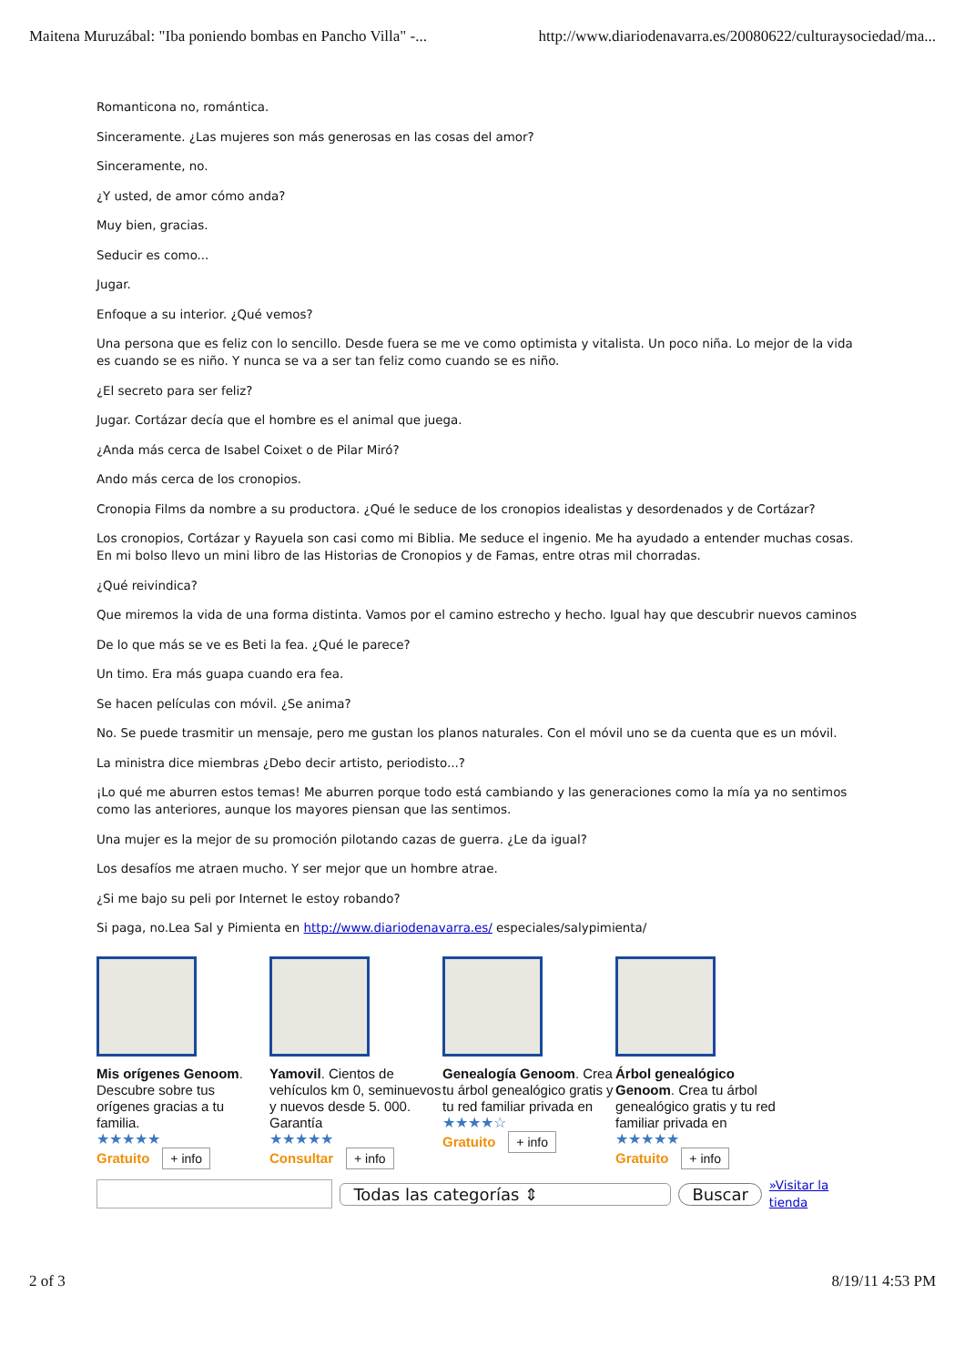Maitena Muruzábal: "Iba poniendo bombas en Pancho Villa" -... http://www.diariodenavarra.es/20080622/culturaysociedad/ma...
Romanticona no, romántica.
Sinceramente. ¿Las mujeres son más generosas en las cosas del amor?
Sinceramente, no.
¿Y usted, de amor cómo anda?
Muy bien, gracias.
Seducir es como...
Jugar.
Enfoque a su interior. ¿Qué vemos?
Una persona que es feliz con lo sencillo. Desde fuera se me ve como optimista y vitalista. Un poco niña. Lo mejor de la vida es cuando se es niño. Y nunca se va a ser tan feliz como cuando se es niño.
¿El secreto para ser feliz?
Jugar. Cortázar decía que el hombre es el animal que juega.
¿Anda más cerca de Isabel Coixet o de Pilar Miró?
Ando más cerca de los cronopios.
Cronopia Films da nombre a su productora. ¿Qué le seduce de los cronopios idealistas y desordenados y de Cortázar?
Los cronopios, Cortázar y Rayuela son casi como mi Biblia. Me seduce el ingenio. Me ha ayudado a entender muchas cosas. En mi bolso llevo un mini libro de las Historias de Cronopios y de Famas, entre otras mil chorradas.
¿Qué reivindica?
Que miremos la vida de una forma distinta. Vamos por el camino estrecho y hecho. Igual hay que descubrir nuevos caminos
De lo que más se ve es Beti la fea. ¿Qué le parece?
Un timo. Era más guapa cuando era fea.
Se hacen películas con móvil. ¿Se anima?
No. Se puede trasmitir un mensaje, pero me gustan los planos naturales. Con el móvil uno se da cuenta que es un móvil.
La ministra dice miembras ¿Debo decir artisto, periodisto...?
¡Lo qué me aburren estos temas! Me aburren porque todo está cambiando y las generaciones como la mía ya no sentimos como las anteriores, aunque los mayores piensan que las sentimos.
Una mujer es la mejor de su promoción pilotando cazas de guerra. ¿Le da igual?
Los desafíos me atraen mucho. Y ser mejor que un hombre atrae.
¿Si me bajo su peli por Internet le estoy robando?
Si paga, no.Lea Sal y Pimienta en http://www.diariodenavarra.es/ especiales/salypimienta/
Mis orígenes Genoom. Descubre sobre tus orígenes gracias a tu familia.
★★★★★
Gratuito + info
Yamovil. Cientos de vehículos km 0, seminuevos y nuevos desde 5. 000. Garantía
★★★★★
Consultar + info
Genealogía Genoom. Crea tu árbol genealógico gratis y tu red familiar privada en
★★★★☆
Gratuito + info
Árbol genealógico Genoom. Crea tu árbol genealógico gratis y tu red familiar privada en
★★★★★
Gratuito + info
Todas las categorías ⇕ Buscar
»Visitar la tienda
2 of 3 8/19/11 4:53 PM